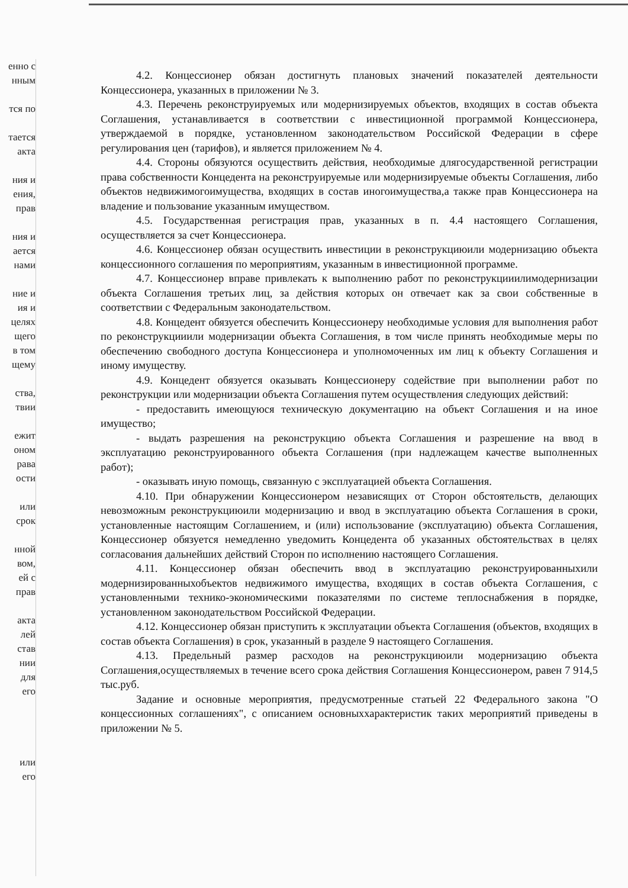енно с
нным
тся по
тается
акта
ния и
ения,
прав
ния и
ается
нами
ние и
ия и
целях
щего
в том
щему
ства,
твии
ежит
оном
рава
ости
или
срок
нной
вом,
ей с
прав
акта
лей
став
нии
для
его
или
его
4.2. Концессионер обязан достигнуть плановых значений показателей деятельности Концессионера, указанных в приложении № 3.
4.3. Перечень реконструируемых или модернизируемых объектов, входящих в состав объекта Соглашения, устанавливается в соответствии с инвестиционной программой Концессионера, утверждаемой в порядке, установленном законодательством Российской Федерации в сфере регулирования цен (тарифов), и является приложением № 4.
4.4. Стороны обязуются осуществить действия, необходимые длягосударственной регистрации права собственности Концедента на реконструируемые или модернизируемые объекты Соглашения, либо объектов недвижимогоимущества, входящих в состав иногоимущества,а также прав Концессионера на владение и пользование указанным имуществом.
4.5. Государственная регистрация прав, указанных в п. 4.4 настоящего Соглашения, осуществляется за счет Концессионера.
4.6. Концессионер обязан осуществить инвестиции в реконструкциюили модернизацию объекта концессионного соглашения по мероприятиям, указанным в инвестиционной программе.
4.7. Концессионер вправе привлекать к выполнению работ по реконструкцииилимодернизации объекта Соглашения третьих лиц, за действия которых он отвечает как за свои собственные в соответствии с Федеральным законодательством.
4.8. Концедент обязуется обеспечить Концессионеру необходимые условия для выполнения работ по реконструкцииили модернизации объекта Соглашения, в том числе принять необходимые меры по обеспечению свободного доступа Концессионера и уполномоченных им лиц к объекту Соглашения и иному имуществу.
4.9. Концедент обязуется оказывать Концессионеру содействие при выполнении работ по реконструкции или модернизации объекта Соглашения путем осуществления следующих действий:
- предоставить имеющуюся техническую документацию на объект Соглашения и на иное имущество;
- выдать разрешения на реконструкцию объекта Соглашения и разрешение на ввод в эксплуатацию реконструированного объекта Соглашения (при надлежащем качестве выполненных работ);
- оказывать иную помощь, связанную с эксплуатацией объекта Соглашения.
4.10. При обнаружении Концессионером независящих от Сторон обстоятельств, делающих невозможным реконструкциюили модернизацию и ввод в эксплуатацию объекта Соглашения в сроки, установленные настоящим Соглашением, и (или) использование (эксплуатацию) объекта Соглашения, Концессионер обязуется немедленно уведомить Концедента об указанных обстоятельствах в целях согласования дальнейших действий Сторон по исполнению настоящего Соглашения.
4.11. Концессионер обязан обеспечить ввод в эксплуатацию реконструированныхили модернизированныхобъектов недвижимого имущества, входящих в состав объекта Соглашения, с установленными технико-экономическими показателями по системе теплоснабжения в порядке, установленном законодательством Российской Федерации.
4.12. Концессионер обязан приступить к эксплуатации объекта Соглашения (объектов, входящих в состав объекта Соглашения) в срок, указанный в разделе 9 настоящего Соглашения.
4.13. Предельный размер расходов на реконструкциюили модернизацию объекта Соглашения,осуществляемых в течение всего срока действия Соглашения Концессионером, равен 7 914,5 тыс.руб.
Задание и основные мероприятия, предусмотренные статьей 22 Федерального закона "О концессионных соглашениях", с описанием основныххарактеристик таких мероприятий приведены в приложении № 5.